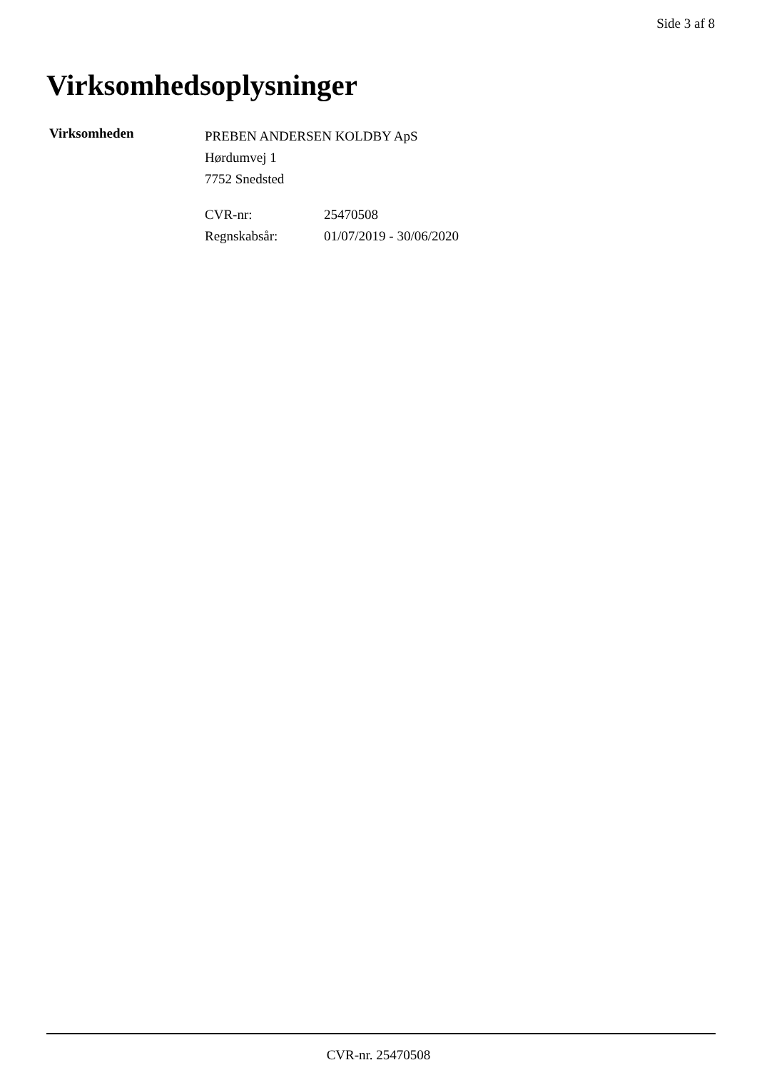Side 3 af 8
Virksomhedsoplysninger
Virksomheden
PREBEN ANDERSEN KOLDBY ApS
Hørdumvej 1
7752 Snedsted
| CVR-nr: | 25470508 |
| Regnskabsår: | 01/07/2019 - 30/06/2020 |
CVR-nr. 25470508